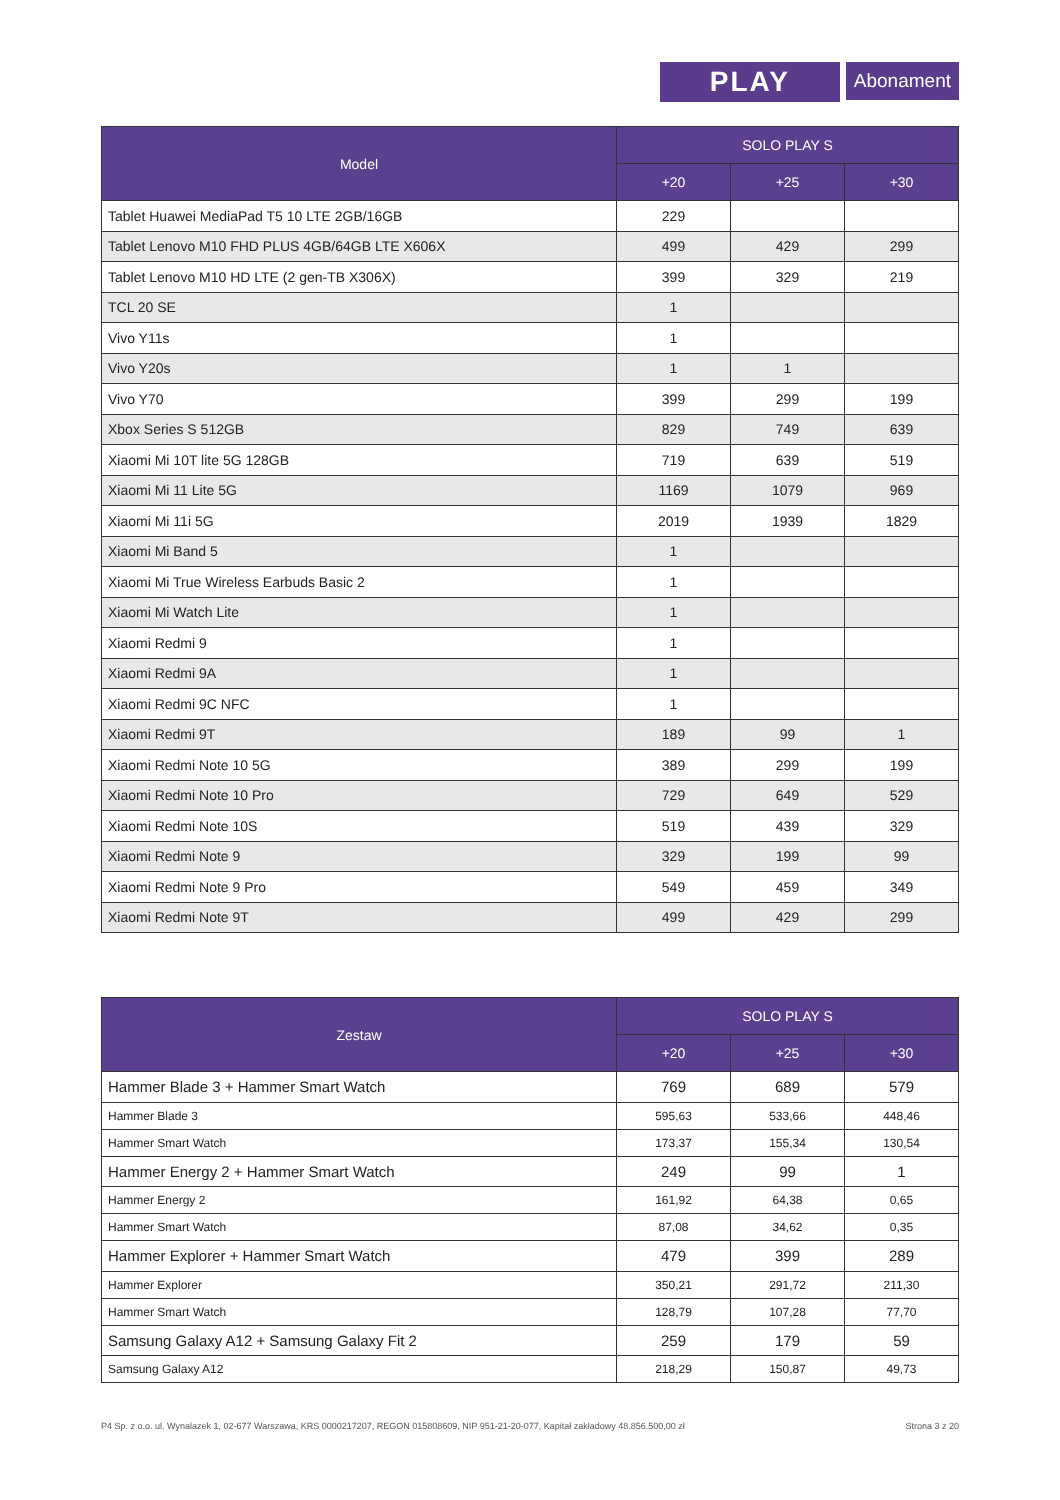PLAY
Abonament
| Model | SOLO PLAY S | | |
| --- | --- | --- | --- |
| | +20 | +25 | +30 |
| Tablet Huawei MediaPad T5 10 LTE 2GB/16GB | 229 | | |
| Tablet Lenovo M10 FHD PLUS 4GB/64GB LTE X606X | 499 | 429 | 299 |
| Tablet Lenovo M10 HD LTE (2 gen-TB X306X) | 399 | 329 | 219 |
| TCL 20 SE | 1 | | |
| Vivo Y11s | 1 | | |
| Vivo Y20s | 1 | 1 | |
| Vivo Y70 | 399 | 299 | 199 |
| Xbox Series S 512GB | 829 | 749 | 639 |
| Xiaomi Mi 10T lite 5G 128GB | 719 | 639 | 519 |
| Xiaomi Mi 11 Lite 5G | 1169 | 1079 | 969 |
| Xiaomi Mi 11i 5G | 2019 | 1939 | 1829 |
| Xiaomi Mi Band 5 | 1 | | |
| Xiaomi Mi True Wireless Earbuds Basic 2 | 1 | | |
| Xiaomi Mi Watch Lite | 1 | | |
| Xiaomi Redmi 9 | 1 | | |
| Xiaomi Redmi 9A | 1 | | |
| Xiaomi Redmi 9C NFC | 1 | | |
| Xiaomi Redmi 9T | 189 | 99 | 1 |
| Xiaomi Redmi Note 10 5G | 389 | 299 | 199 |
| Xiaomi Redmi Note 10 Pro | 729 | 649 | 529 |
| Xiaomi Redmi Note 10S | 519 | 439 | 329 |
| Xiaomi Redmi Note 9 | 329 | 199 | 99 |
| Xiaomi Redmi Note 9 Pro | 549 | 459 | 349 |
| Xiaomi Redmi Note 9T | 499 | 429 | 299 |
| Zestaw | SOLO PLAY S | | |
| --- | --- | --- | --- |
| | +20 | +25 | +30 |
| Hammer Blade 3 + Hammer Smart Watch | 769 | 689 | 579 |
| Hammer Blade 3 | 595,63 | 533,66 | 448,46 |
| Hammer Smart Watch | 173,37 | 155,34 | 130,54 |
| Hammer Energy 2 + Hammer Smart Watch | 249 | 99 | 1 |
| Hammer Energy 2 | 161,92 | 64,38 | 0,65 |
| Hammer Smart Watch | 87,08 | 34,62 | 0,35 |
| Hammer Explorer + Hammer Smart Watch | 479 | 399 | 289 |
| Hammer Explorer | 350,21 | 291,72 | 211,30 |
| Hammer Smart Watch | 128,79 | 107,28 | 77,70 |
| Samsung Galaxy A12 + Samsung Galaxy Fit 2 | 259 | 179 | 59 |
| Samsung Galaxy A12 | 218,29 | 150,87 | 49,73 |
P4 Sp. z o.o. ul. Wynalazek 1, 02-677 Warszawa, KRS 0000217207, REGON 015808609, NIP 951-21-20-077, Kapitał zakładowy 48.856.500,00 zł Strona 3 z 20